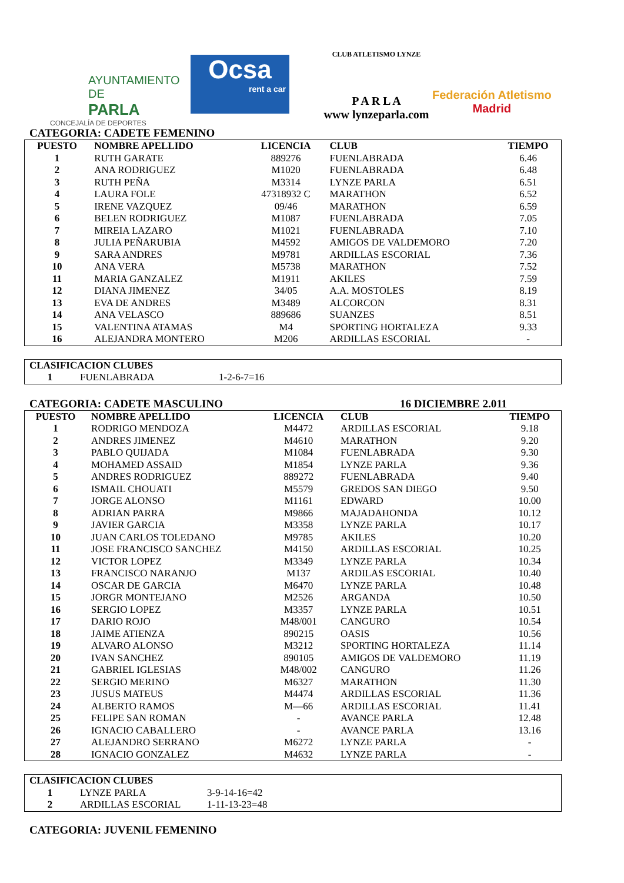AYUNTAMIENTO DE
PARLA
CONCEJALÍA DE DEPORTES
Ocsa
rent a car
CLUB ATLETISMO LYNZE
P A R L A
www lynzeparla.com
Federación Atletismo
Madrid
CATEGORIA: CADETE FEMENINO
| PUESTO | NOMBRE APELLIDO | LICENCIA | CLUB | TIEMPO |
| --- | --- | --- | --- | --- |
| 1 | RUTH GARATE | 889276 | FUENLABRADA | 6.46 |
| 2 | ANA RODRIGUEZ | M1020 | FUENLABRADA | 6.48 |
| 3 | RUTH PEÑA | M3314 | LYNZE PARLA | 6.51 |
| 4 | LAURA FOLE | 47318932 C | MARATHON | 6.52 |
| 5 | IRENE VAZQUEZ | 09/46 | MARATHON | 6.59 |
| 6 | BELEN RODRIGUEZ | M1087 | FUENLABRADA | 7.05 |
| 7 | MIREIA LAZARO | M1021 | FUENLABRADA | 7.10 |
| 8 | JULIA PEÑARUBIA | M4592 | AMIGOS DE VALDEMORO | 7.20 |
| 9 | SARA ANDRES | M9781 | ARDILLAS ESCORIAL | 7.36 |
| 10 | ANA VERA | M5738 | MARATHON | 7.52 |
| 11 | MARIA GANZALEZ | M1911 | AKILES | 7.59 |
| 12 | DIANA JIMENEZ | 34/05 | A.A. MOSTOLES | 8.19 |
| 13 | EVA DE ANDRES | M3489 | ALCORCON | 8.31 |
| 14 | ANA VELASCO | 889686 | SUANZES | 8.51 |
| 15 | VALENTINA ATAMAS | M4 | SPORTING HORTALEZA | 9.33 |
| 16 | ALEJANDRA MONTERO | M206 | ARDILLAS ESCORIAL | - |
| CLASIFICACION CLUBES | | |
| --- | --- | --- |
| 1 | FUENLABRADA | 1-2-6-7=16 |
CATEGORIA: CADETE MASCULINO 16 DICIEMBRE 2.011
| PUESTO | NOMBRE APELLIDO | LICENCIA | CLUB | TIEMPO |
| --- | --- | --- | --- | --- |
| 1 | RODRIGO MENDOZA | M4472 | ARDILLAS ESCORIAL | 9.18 |
| 2 | ANDRES JIMENEZ | M4610 | MARATHON | 9.20 |
| 3 | PABLO QUIJADA | M1084 | FUENLABRADA | 9.30 |
| 4 | MOHAMED ASSAID | M1854 | LYNZE PARLA | 9.36 |
| 5 | ANDRES RODRIGUEZ | 889272 | FUENLABRADA | 9.40 |
| 6 | ISMAIL CHOUATI | M5579 | GREDOS SAN DIEGO | 9.50 |
| 7 | JORGE ALONSO | M1161 | EDWARD | 10.00 |
| 8 | ADRIAN PARRA | M9866 | MAJADAHONDA | 10.12 |
| 9 | JAVIER GARCIA | M3358 | LYNZE PARLA | 10.17 |
| 10 | JUAN CARLOS TOLEDANO | M9785 | AKILES | 10.20 |
| 11 | JOSE FRANCISCO SANCHEZ | M4150 | ARDILLAS ESCORIAL | 10.25 |
| 12 | VICTOR LOPEZ | M3349 | LYNZE PARLA | 10.34 |
| 13 | FRANCISCO NARANJO | M137 | ARDILAS ESCORIAL | 10.40 |
| 14 | OSCAR DE GARCIA | M6470 | LYNZE PARLA | 10.48 |
| 15 | JORGR MONTEJANO | M2526 | ARGANDA | 10.50 |
| 16 | SERGIO LOPEZ | M3357 | LYNZE PARLA | 10.51 |
| 17 | DARIO ROJO | M48/001 | CANGURO | 10.54 |
| 18 | JAIME ATIENZA | 890215 | OASIS | 10.56 |
| 19 | ALVARO ALONSO | M3212 | SPORTING HORTALEZA | 11.14 |
| 20 | IVAN SANCHEZ | 890105 | AMIGOS DE VALDEMORO | 11.19 |
| 21 | GABRIEL IGLESIAS | M48/002 | CANGURO | 11.26 |
| 22 | SERGIO MERINO | M6327 | MARATHON | 11.30 |
| 23 | JUSUS MATEUS | M4474 | ARDILLAS ESCORIAL | 11.36 |
| 24 | ALBERTO RAMOS | M—66 | ARDILLAS ESCORIAL | 11.41 |
| 25 | FELIPE SAN ROMAN | - | AVANCE PARLA | 12.48 |
| 26 | IGNACIO CABALLERO | - | AVANCE PARLA | 13.16 |
| 27 | ALEJANDRO SERRANO | M6272 | LYNZE PARLA | - |
| 28 | IGNACIO GONZALEZ | M4632 | LYNZE PARLA | - |
| CLASIFICACION CLUBES | | |
| --- | --- | --- |
| 1 | LYNZE PARLA | 3-9-14-16=42 |
| 2 | ARDILLAS ESCORIAL | 1-11-13-23=48 |
CATEGORIA: JUVENIL FEMENINO